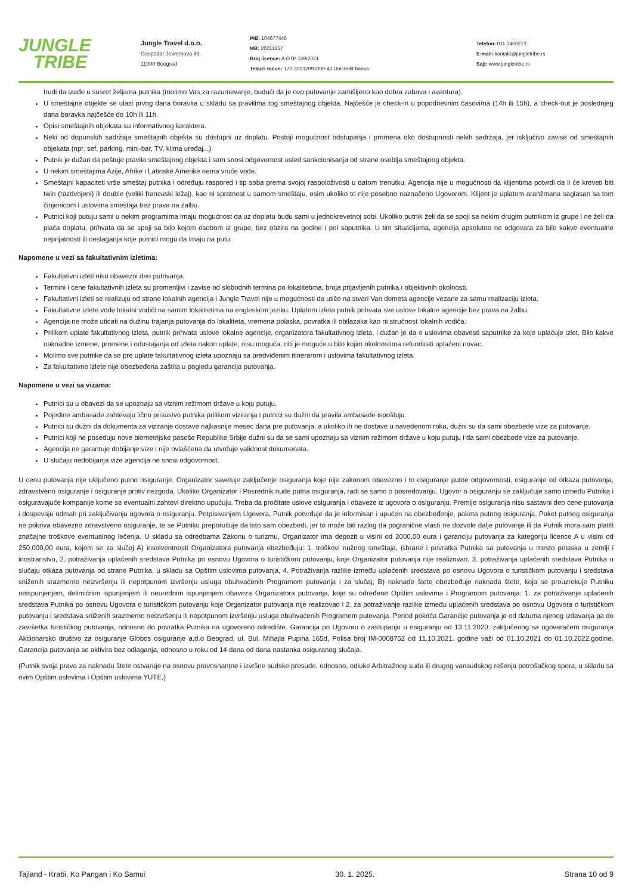JUNGLE
TRIBE
Jungle Travel d.o.o.
Gospodar Jevremova 49,
11000 Beograd
PIB: 104677446
MB: 20211857
Broj licence: A OTP 159/2021
Tekući račun: 170-30032091000-43 Unicredit banka
Telefon: 011 2400213
E-mail: kontakt@jungletribe.rs
Sajt: www.jungletribe.rs
trudi da izađe u susret željama putnika (molimo Vas za razumevanje, budući da je ovo putovanje zamišljeno kao dobra zabava i avantura).
U smeštajne objekte se ulazi prvog dana boravka u skladu sa pravilima tog smeštajnog objekta. Najčešće je check-in u popodnevnim časovima (14h ili 15h), a check-out je poslednjeg dana boravka najčešće do 10h ili 11h.
Opisi smeštajnih objekata su informativnog karaktera.
Neki od dopunskih sadržaja smeštajnih objekta su dostupni uz doplatu. Postoji mogućnost odstupanja i promena oko dostupnosti nekih sadržaja, jer isključivo zavise od smeštajnih objekata (npr. sef, parking, mini-bar, TV, klima uređaj...)
Putnik je dužan da poštuje pravila smeštajnog objekta i sam snosi odgovornost usled sankcionisanja od strane osoblja smeštajnog objekta.
U nekim smeštajima Azije, Afrike i Latinske Amerike nema vruće vode.
Smeštajni kapaciteti vrše smeštaj putnika i određuju raspored i tip soba prema svojoj raspoloživosti u datom trenutku. Agencija nije u mogućnosti da klijentima potvrdi da li će kreveti biti twin (razdvojeni) ili double (veliki francuski ležaj), kao ni spratnost u samom smeštaju, osim ukoliko to nije posebno naznačeno Ugovorom. Klijent je uplatom aranžmana saglasan sa tom činjenicom i uslovima smeštaja bez prava na žalbu.
Putnici koji putuju sami u nekim programima imaju mogućnost da uz doplatu budu sami u jednokrevetnoj sobi. Ukoliko putnik želi da se spoji sa nekim drugim putnikom iz grupe i ne želi da plaća doplatu, prihvata da se spoji sa bilo kojom osobom iz grupe, bez obzira na godine i pol saputnika. U tim situacijama, agencija apsolutno ne odgovara za bilo kakve eventualne neprijatnosti ili neslaganja koje putnici mogu da imaju na putu.
Napomene u vezi sa fakultativnim izletima:
Fakultativni izleti nisu obavezni deo putovanja.
Termini i cene fakultativnih izleta su promenljivi i zavise od slobodnih termina po lokalitetima, broja prijavljenih putnika i objektivnih okolnosti.
Fakultativni izleti se realizuju od strane lokalnih agencija i Jungle Travel nije u mogućnosti da utiče na stvari Van dometa agencije vezane za samu realizaciju izleta.
Fakultativne izlete vode lokalni vodiči na samim lokalitetima na engleskom jeziku. Uplatom izleta putnik prihvata sve uslove lokalne agencije bez prava na žalbu.
Agencija ne može uticati na dužinu trajanja putovanja do lokaliteta, vremena polaska, povratka ili obilazaka kao ni stručnost lokalnih vodiča.
Prilikom uplate fakultativnog izleta, putnik prihvata uslove lokalne agencije, organizatora fakultativnog izleta, i dužan je da o uslovima obavesti saputnike za koje uplaćuje izlet. Bilo kakve naknadne izmene, promene i odustajanja od izleta nakon uplate, nisu moguća, niti je moguće u bilo kojim okolnostima refundirati uplaćeni novac.
Molimo sve putnike da se pre uplate fakultativnog izleta upoznaju sa predviđenim itinerarom i uslovima fakultativnog izleta.
Za fakultativne izlete nije obezbeđena zaštita u pogledu garancija putovanja.
Napomene u vezi sa vizama:
Putnici su u obavezi da se upoznaju sa viznim režimom države u koju putuju.
Pojedine ambasade zahtevaju lično prisustvo putnika prilikom viziranja i putnici su dužni da pravila ambasade ispoštuju.
Putnici su dužni da dokumenta za viziranje dostave najkasnije mesec dana pre putovanja, a ukoliko ih ne dostave u navedenom roku, dužni su da sami obezbede vize za putovanje.
Putnici koji ne poseduju nove biometrijske pasoše Republike Srbije dužni su da se sami upoznaju sa viznim režimom države u koju putuju i da sami obezbede vize za putovanje.
Agencija ne garantuje dobijanje vize i nije ovlašćena da utvrđuje validnost dokumenata.
U slučaju nedobijanja vize agencija ne snosi odgovornost.
U cenu putovanja nije uključeno putno osiguranje. Organizator savetuje zaključenje osiguranja koje nije zakonom obavezno i to osiguranje putne odgovornosti, osiguranje od otkaza putovanja, zdravstveno osiguranje i osiguranje protiv nezgoda. Ukoliko Organizator i Posrednik nude putna osiguranja, radi se samo o posredovanju. Ugovor o osiguranju se zaključuje samo između Putnika i osiguravajuće kompanije kome se eventualni zahtevi direktno upućuju. Treba da pročitate uslove osiguranja i obaveze iz ugovora o osiguranju. Premije osiguranja nisu sastavni deo cene putovanja i dospevaju odmah pri zaključivanju ugovora o osiguranju. Potpisivanjem Ugovora, Putnik potvrđuje da je informisan i upućen na obezbeđenje, paketa putnog osiguranja. Paket putnog osiguranja ne pokriva obavezno zdravstveno osiguranje, te se Putniku preporučuje da isto sam obezbedi, jer to može biti razlog da pogranične vlasti ne dozvole dalje putovanje ili da Putnik mora sam platiti značajne troškove eventualnog lečenja. U skladu sa odredbama Zakonu o turizmu, Organizator ima depozit u visini od 2000,00 eura i garanciju putovanja za kategoriju licence A u visini od 250.000,00 eura, kojom se za slučaj A) insolventnosti Organizatora putovanja obezbeđuju: 1. troškovi nužnog smeštaja, ishrane i povratka Putnika sa putovanja u mesto polaska u zemlji i inostranstvu, 2. potraživanja uplaćenih sredstava Putnika po osnovu Ugovora o turističkom putovanju, koje Organizator putovanja nije realizovao, 3. potraživanja uplaćenih sredstava Putnika u slučaju otkaza putovanja od strane Putnika, u skladu sa Opštim uslovima putovanja, 4. Potraživanja razlike između uplaćenih sredstava po osnovu Ugovora o turističkom putovanju i sredstava sniženih srazmerno neizvršenju ili nepotpunom izvršenju usluga obuhvaćenih Programom putovanja i za slučaj; B) naknade štete obezbeđuje naknada štete, koja se prouzrokuje Putniku neispunjenjem, delimičnim ispunjenjem ili neurednim ispunjenjem obaveza Organizatora putovanja, koje su određene Opštim uslovima i Programom putovanja: 1. za potraživanje uplaćenih sredstava Putnika po osnovu Ugovora o turističkom putovanju koje Organizator putovanja nije realizovao i 2. za potraživanje razlike između uplaćenih sredstava po osnovu Ugovora o turističkom putovanju i sredstava sniženih srazmerno neizvršenju ili nepotpunom izvršenju usluga obuhvaćenih Programom putovanja. Period pokrića Garancije putovanja je od datuma njenog izdavanja pa do završetka turističkog putovanja, odnosno do povratka Putnika na ugovoreno odredište. Garancija po Ugovoru o zastupanju u osiguranju od 13.11.2020. zaključenog sa ugovaračem osiguranja Akcionarsko društvo za osiguranje Globos osiguranje a.d.o Beograd, ul. Bul. Mihajla Pupina 165d, Polisa broj IM-0008752 od 11.10.2021. godine važi od 01.10.2021 do 01.10.2022.godine. Garancija putovanja se aktivira bez odlaganja, odnosno u roku od 14 dana od dana nastanka osiguranog slučaja.
(Putnik svoja prava za naknadu štete ostvaruje na osnovu pravosnanțne i izvršne sudske presude, odnosno, odluke Arbitražnog suda ili drugog vansudskog rešenja potrošačkog spora, u skladu sa ovim Opštim uslovima i Opštim uslovima YUTE.)
Tajland - Krabi, Ko Pangan i Ko Samui 30. 1. 2025. Strana 10 od 9